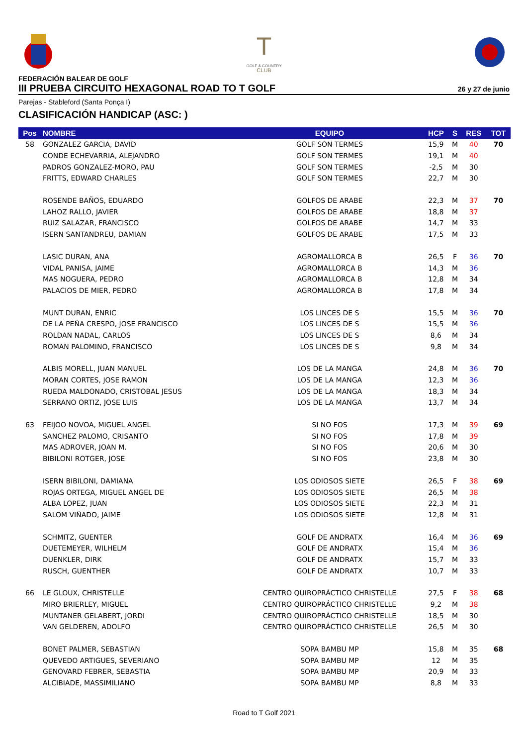T
GOLF & COUNTRY
CLUB
FEDERACIÓN BALEAR DE GOLF
III PRUEBA CIRCUITO HEXAGONAL ROAD TO T GOLF 26 y 27 de junio
Parejas - Stableford (Santa Ponça I)
CLASIFICACIÓN HANDICAP (ASC: )
| Pos | NOMBRE | EQUIPO | HCP | S | RES | TOT |
| --- | --- | --- | --- | --- | --- | --- |
| 58 | GONZALEZ GARCIA, DAVID | GOLF SON TERMES | 15,9 | M | 40 | 70 |
| | CONDE ECHEVARRIA, ALEJANDRO | GOLF SON TERMES | 19,1 | M | 40 | |
| | PADROS GONZALEZ-MORO, PAU | GOLF SON TERMES | -2,5 | M | 30 | |
| | FRITTS, EDWARD CHARLES | GOLF SON TERMES | 22,7 | M | 30 | |
| | ROSENDE BAÑOS, EDUARDO | GOLFOS DE ARABE | 22,3 | M | 37 | 70 |
| | LAHOZ RALLO, JAVIER | GOLFOS DE ARABE | 18,8 | M | 37 | |
| | RUIZ SALAZAR, FRANCISCO | GOLFOS DE ARABE | 14,7 | M | 33 | |
| | ISERN SANTANDREU, DAMIAN | GOLFOS DE ARABE | 17,5 | M | 33 | |
| | LASIC DURAN, ANA | AGROMALLORCA B | 26,5 | F | 36 | 70 |
| | VIDAL PANISA, JAIME | AGROMALLORCA B | 14,3 | M | 36 | |
| | MAS NOGUERA, PEDRO | AGROMALLORCA B | 12,8 | M | 34 | |
| | PALACIOS DE MIER, PEDRO | AGROMALLORCA B | 17,8 | M | 34 | |
| | MUNT DURAN, ENRIC | LOS LINCES DE S | 15,5 | M | 36 | 70 |
| | DE LA PEÑA CRESPO, JOSE FRANCISCO | LOS LINCES DE S | 15,5 | M | 36 | |
| | ROLDAN NADAL, CARLOS | LOS LINCES DE S | 8,6 | M | 34 | |
| | ROMAN PALOMINO, FRANCISCO | LOS LINCES DE S | 9,8 | M | 34 | |
| | ALBIS MORELL, JUAN MANUEL | LOS DE LA MANGA | 24,8 | M | 36 | 70 |
| | MORAN CORTES, JOSE RAMON | LOS DE LA MANGA | 12,3 | M | 36 | |
| | RUEDA MALDONADO, CRISTOBAL JESUS | LOS DE LA MANGA | 18,3 | M | 34 | |
| | SERRANO ORTIZ, JOSE LUIS | LOS DE LA MANGA | 13,7 | M | 34 | |
| 63 | FEIJOO NOVOA, MIGUEL ANGEL | SI NO FOS | 17,3 | M | 39 | 69 |
| | SANCHEZ PALOMO, CRISANTO | SI NO FOS | 17,8 | M | 39 | |
| | MAS ADROVER, JOAN M. | SI NO FOS | 20,6 | M | 30 | |
| | BIBILONI ROTGER, JOSE | SI NO FOS | 23,8 | M | 30 | |
| | ISERN BIBILONI, DAMIANA | LOS ODIOSOS SIETE | 26,5 | F | 38 | 69 |
| | ROJAS ORTEGA, MIGUEL ANGEL DE | LOS ODIOSOS SIETE | 26,5 | M | 38 | |
| | ALBA LOPEZ, JUAN | LOS ODIOSOS SIETE | 22,3 | M | 31 | |
| | SALOM VIÑADO, JAIME | LOS ODIOSOS SIETE | 12,8 | M | 31 | |
| | SCHMITZ, GUENTER | GOLF DE ANDRATX | 16,4 | M | 36 | 69 |
| | DUETEMEYER, WILHELM | GOLF DE ANDRATX | 15,4 | M | 36 | |
| | DUENKLER, DIRK | GOLF DE ANDRATX | 15,7 | M | 33 | |
| | RUSCH, GUENTHER | GOLF DE ANDRATX | 10,7 | M | 33 | |
| 66 | LE GLOUX, CHRISTELLE | CENTRO QUIROPRÁCTICO CHRISTELLE | 27,5 | F | 38 | 68 |
| | MIRO BRIERLEY, MIGUEL | CENTRO QUIROPRÁCTICO CHRISTELLE | 9,2 | M | 38 | |
| | MUNTANER GELABERT, JORDI | CENTRO QUIROPRÁCTICO CHRISTELLE | 18,5 | M | 30 | |
| | VAN GELDEREN, ADOLFO | CENTRO QUIROPRÁCTICO CHRISTELLE | 26,5 | M | 30 | |
| | BONET PALMER, SEBASTIAN | SOPA BAMBU MP | 15,8 | M | 35 | 68 |
| | QUEVEDO ARTIGUES, SEVERIANO | SOPA BAMBU MP | 12 | M | 35 | |
| | GENOVARD FEBRER, SEBASTIA | SOPA BAMBU MP | 20,9 | M | 33 | |
| | ALCIBIADE, MASSIMILIANO | SOPA BAMBU MP | 8,8 | M | 33 | |
Road to T Golf 2021